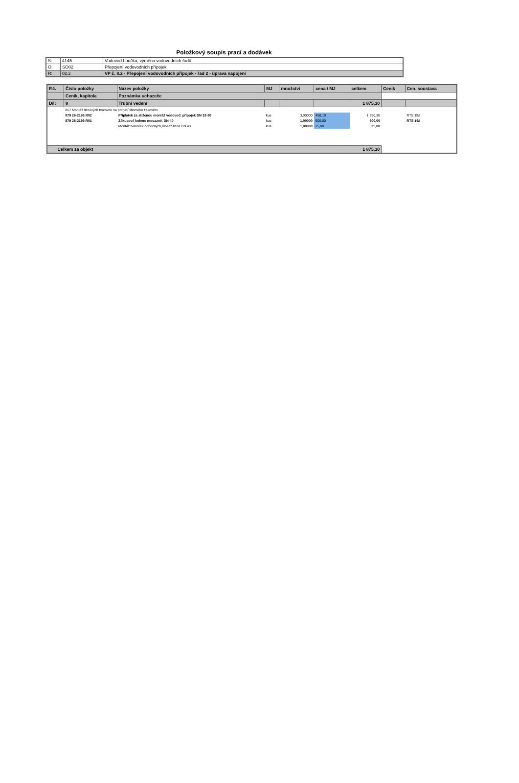Položkový soupis prací a dodávek
| S: | 4145 | Vodovod Loučka, výměna vodovodních řadů |
| O: | SO02 | Přepojení vodovodních přípojek |
| R: | 02.2 | VP č. 8.2 - Přepojení vodovodních přípojek - řad 2 - úprava napojení |
| P.č. | Číslo položky | Název položky | MJ | množství | cena / MJ | celkem | Ceník | Cen. soustava |
| --- | --- | --- | --- | --- | --- | --- | --- | --- |
| | Ceník, kapitola | Poznámka uchazeče | | | | | | |
| Díl: | 8 | Trubní vedení | | | | 1 875,30 | | |
| | 857 Montáž litinových tvarovek na potrubí litinovém tlakovém | | | | | | | |
| | 879 26-2199.R02 | Příplatek za stíženou montáž vodovod. přípojek DN 32-80 | kus | 3,00000 | 450,10 | 1 350,30 | | RTS 19/I |
| | 879 26-2199.R01 | Zákusové koleno mosazné, DN 40 | kus | 1,00000 | 500,00 | 500,00 | | RTS 19/I |
| | | Montáž tvarovek odbočných,mosaz litina DN 40 | kus | 1,00000 | 25,00 | 25,00 | | |
| Celkem za objekt | | | | | | 1 875,30 | | |